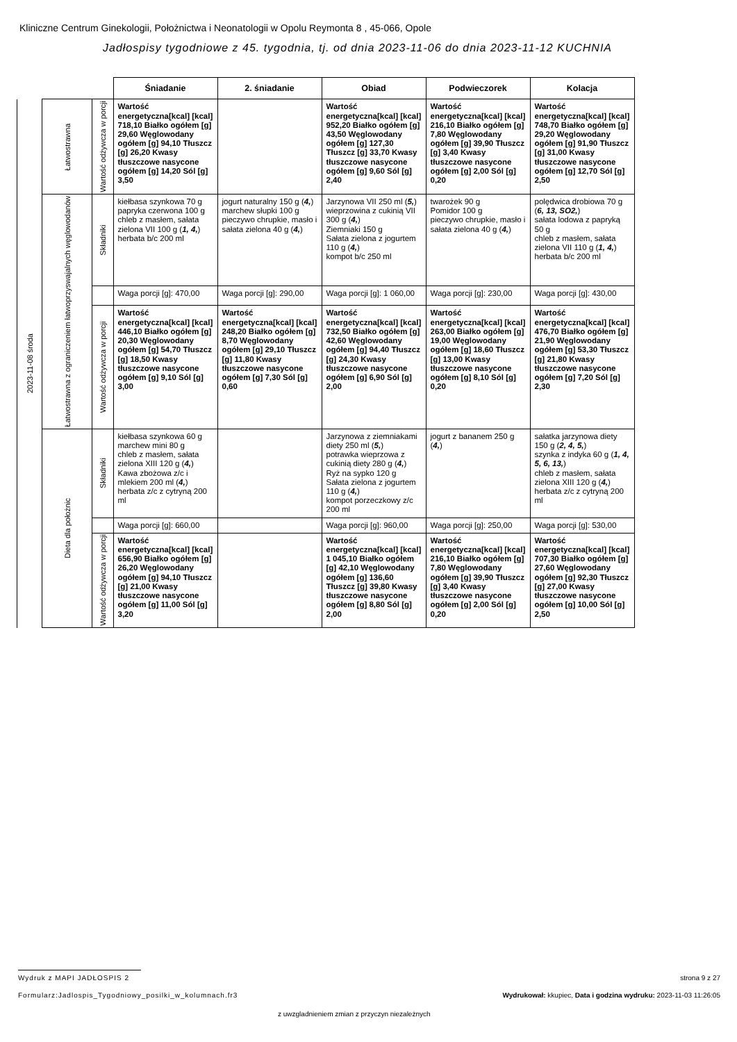Kliniczne Centrum Ginekologii, Położnictwa i Neonatologii w Opolu Reymonta 8 , 45-066, Opole
Jadłospisy tygodniowe z 45. tygodnia, tj. od dnia 2023-11-06 do dnia 2023-11-12 KUCHNIA
| | | | Śniadanie | 2. śniadanie | Obiad | Podwieczorek | Kolacja |
| 2023-11-08 środa | Łatwostrawna | Wartość odżywcza w porcji | Wartość energetyczna[kcal] [kcal] 718,10 Białko ogółem [g] 29,60 Węglowodany ogółem [g] 94,10 Tłuszcz [g] 26,20 Kwasy tłuszczowe nasycone ogółem [g] 14,20 Sól [g] 3,50 | | Wartość energetyczna[kcal] [kcal] 952,20 Białko ogółem [g] 43,50 Węglowodany ogółem [g] 127,30 Tłuszcz [g] 33,70 Kwasy tłuszczowe nasycone ogółem [g] 9,60 Sól [g] 2,40 | Wartość energetyczna[kcal] [kcal] 216,10 Białko ogółem [g] 7,80 Węglowodany ogółem [g] 39,90 Tłuszcz [g] 3,40 Kwasy tłuszczowe nasycone ogółem [g] 2,00 Sól [g] 0,20 | Wartość energetyczna[kcal] [kcal] 748,70 Białko ogółem [g] 29,20 Węglowodany ogółem [g] 91,90 Tłuszcz [g] 31,00 Kwasy tłuszczowe nasycone ogółem [g] 12,70 Sól [g] 2,50 |
| | Łatwostrawna z ograniczeniem łatwoprzyswajalnych węglowodanów | Składniki | kiełbasa szynkowa 70 g papryka czerwona 100 g chleb z masłem, sałata zielona VII 100 g ( 1, 4, ) herbata b/c 200 ml | jogurt naturalny 150 g ( 4, ) marchew słupki 100 g pieczywo chrupkie, masło i sałata zielona 40 g ( 4, ) | Jarzynowa VII 250 ml ( 5, ) wieprzowina z cukinią VII 300 g ( 4, ) Ziemniaki 150 g Sałata zielona z jogurtem 110 g ( 4, ) kompot b/c 250 ml | twarożek 90 g Pomidor 100 g pieczywo chrupkie, masło i sałata zielona 40 g ( 4, ) | polędwica drobiowa 70 g ( 6, 13, SO2, ) sałata lodowa z papryką 50 g chleb z masłem, sałata zielona VII 110 g ( 1, 4, ) herbata b/c 200 ml |
| | | | Waga porcji [g]: 470,00 | Waga porcji [g]: 290,00 | Waga porcji [g]: 1 060,00 | Waga porcji [g]: 230,00 | Waga porcji [g]: 430,00 |
| | | Wartość odżywcza w porcji | Wartość energetyczna[kcal] [kcal] 446,10 Białko ogółem [g] 20,30 Węglowodany ogółem [g] 54,70 Tłuszcz [g] 18,50 Kwasy tłuszczowe nasycone ogółem [g] 9,10 Sól [g] 3,00 | Wartość energetyczna[kcal] [kcal] 248,20 Białko ogółem [g] 8,70 Węglowodany ogółem [g] 29,10 Tłuszcz [g] 11,80 Kwasy tłuszczowe nasycone ogółem [g] 7,30 Sól [g] 0,60 | Wartość energetyczna[kcal] [kcal] 732,50 Białko ogółem [g] 42,60 Węglowodany ogółem [g] 94,40 Tłuszcz [g] 24,30 Kwasy tłuszczowe nasycone ogółem [g] 6,90 Sól [g] 2,00 | Wartość energetyczna[kcal] [kcal] 263,00 Białko ogółem [g] 19,00 Węglowodany ogółem [g] 18,60 Tłuszcz [g] 13,00 Kwasy tłuszczowe nasycone ogółem [g] 8,10 Sól [g] 0,20 | Wartość energetyczna[kcal] [kcal] 476,70 Białko ogółem [g] 21,90 Węglowodany ogółem [g] 53,30 Tłuszcz [g] 21,80 Kwasy tłuszczowe nasycone ogółem [g] 7,20 Sól [g] 2,30 |
| | Dieta dla położnic | Składniki | kiełbasa szynkowa 60 g marchew mini 80 g chleb z masłem, sałata zielona XIII 120 g ( 4, ) Kawa zbożowa z/c i mlekiem 200 ml ( 4, ) herbata z/c z cytryną 200 ml | | Jarzynowa z ziemniakami diety 250 ml ( 5, ) potrawka wieprzowa z cukinią diety 280 g ( 4, ) Ryż na sypko 120 g Sałata zielona z jogurtem 110 g ( 4, ) kompot porzeczkowy z/c 200 ml | jogurt z bananem 250 g ( 4, ) | sałatka jarzynowa diety 150 g ( 2, 4, 5, ) szynka z indyka 60 g ( 1, 4, 5, 6, 13, ) chleb z masłem, sałata zielona XIII 120 g ( 4, ) herbata z/c z cytryną 200 ml |
| | | | Waga porcji [g]: 660,00 | | Waga porcji [g]: 960,00 | Waga porcji [g]: 250,00 | Waga porcji [g]: 530,00 |
| | | Wartość odżywcza w porcji | Wartość energetyczna[kcal] [kcal] 656,90 Białko ogółem [g] 26,20 Węglowodany ogółem [g] 94,10 Tłuszcz [g] 21,00 Kwasy tłuszczowe nasycone ogółem [g] 11,00 Sól [g] 3,20 | | Wartość energetyczna[kcal] [kcal] 1 045,10 Białko ogółem [g] 42,10 Węglowodany ogółem [g] 136,60 Tłuszcz [g] 39,80 Kwasy tłuszczowe nasycone ogółem [g] 8,80 Sól [g] 2,00 | Wartość energetyczna[kcal] [kcal] 216,10 Białko ogółem [g] 7,80 Węglowodany ogółem [g] 39,90 Tłuszcz [g] 3,40 Kwasy tłuszczowe nasycone ogółem [g] 2,00 Sól [g] 0,20 | Wartość energetyczna[kcal] [kcal] 707,30 Białko ogółem [g] 27,60 Węglowodany ogółem [g] 92,30 Tłuszcz [g] 27,00 Kwasy tłuszczowe nasycone ogółem [g] 10,00 Sól [g] 2,50 |
Wydruk z MAPI JADŁOSPIS 2 strona 9 z 27
Formularz:Jadlospis_Tygodniowy_posilki_w_kolumnach.fr3
Wydrukował: kkupiec, Data i godzina wydruku: 2023-11-03 11:26:05
z uwzgladnieniem zmian z przyczyn niezależnych